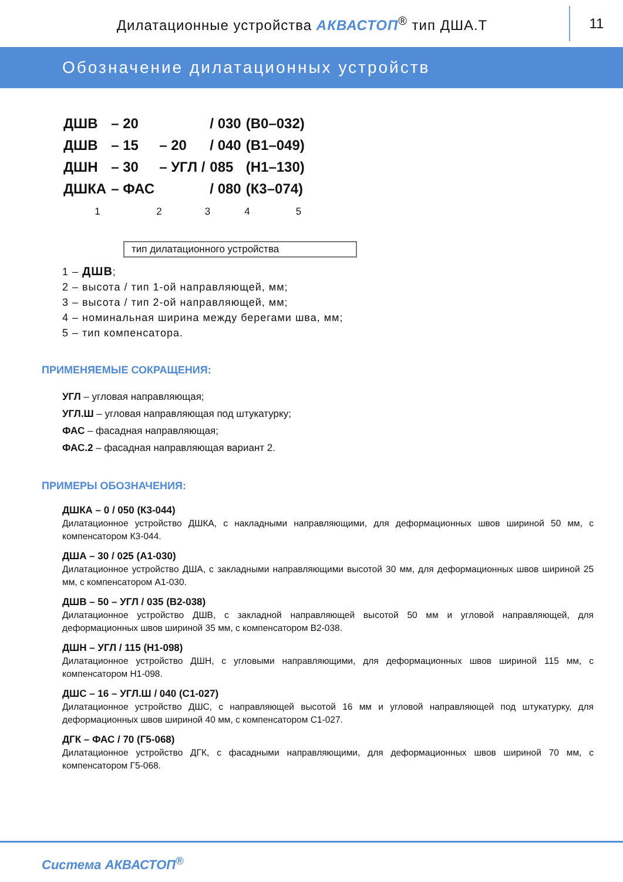Дилатационные устройства АКВАСТОП<sup>®</sup> тип ДША.Т
11
Обозначение дилатационных устройств
| ДШВ | – 20 | | / 030 | (В0–032) |
| ДШВ | – 15 | – 20 | / 040 | (В1–049) |
| ДШН | – 30 | – УГЛ / | 085 | (Н1–130) |
| ДШКА | – ФАС | | / 080 | (К3–074) |
1 2 3 4 5
тип дилатационного устройства
1 – ДШВ;
2 – высота / тип 1-ой направляющей, мм;
3 – высота / тип 2-ой направляющей, мм;
4 – номинальная ширина между берегами шва, мм;
5 – тип компенсатора.
ПРИМЕНЯЕМЫЕ СОКРАЩЕНИЯ:
УГЛ – угловая направляющая;
УГЛ.Ш – угловая направляющая под штукатурку;
ФАС – фасадная направляющая;
ФАС.2 – фасадная направляющая вариант 2.
ПРИМЕРЫ ОБОЗНАЧЕНИЯ:
ДШКА – 0 / 050 (К3-044)
Дилатационное устройство ДШКА, с накладными направляющими, для деформационных швов шириной 50 мм, с компенсатором К3-044.
ДША – 30 / 025 (А1-030)
Дилатационное устройство ДША, с закладными направляющими высотой 30 мм, для деформационных швов шириной 25 мм, с компенсатором А1-030.
ДШВ – 50 – УГЛ / 035 (В2-038)
Дилатационное устройство ДШВ, с закладной направляющей высотой 50 мм и угловой направляющей, для деформационных швов шириной 35 мм, с компенсатором В2-038.
ДШН – УГЛ / 115 (Н1-098)
Дилатационное устройство ДШН, с угловыми направляющими, для деформационных швов шириной 115 мм, с компенсатором Н1-098.
ДШС – 16 – УГЛ.Ш / 040 (С1-027)
Дилатационное устройство ДШС, с направляющей высотой 16 мм и угловой направляющей под штукатурку, для деформационных швов шириной 40 мм, с компенсатором С1-027.
ДГК – ФАС / 70 (Г5-068)
Дилатационное устройство ДГК, с фасадными направляющими, для деформационных швов шириной 70 мм, с компенсатором Г5-068.
Система АКВАСТОП<sup>®</sup>